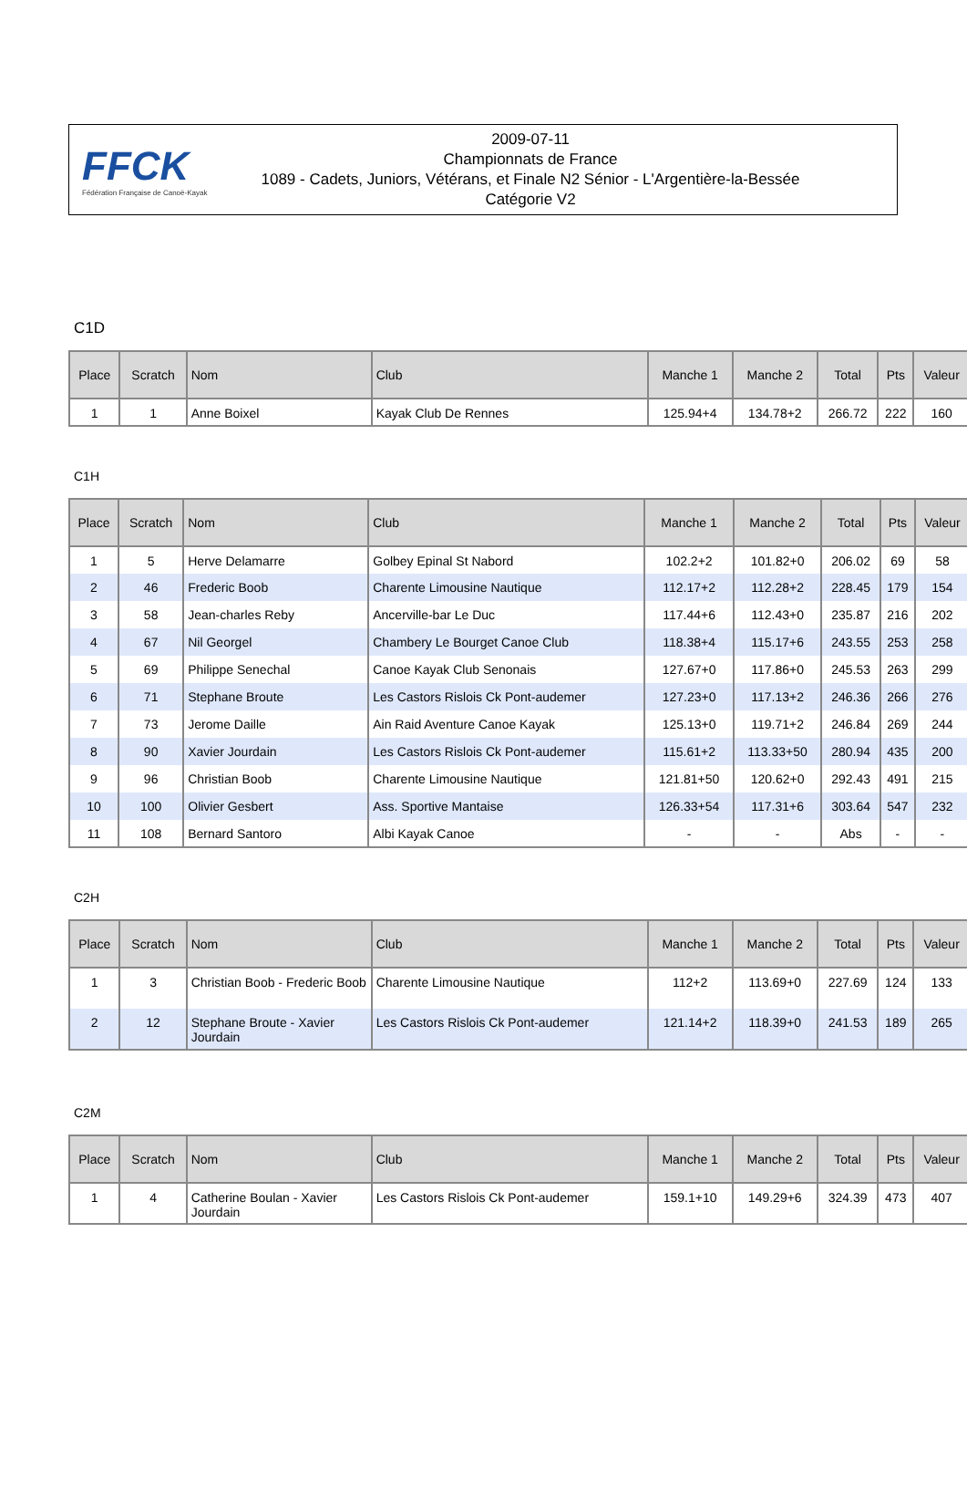FFCK
Fédération Française de Canoë-Kayak
2009-07-11
Championnats de France
1089 - Cadets, Juniors, Vétérans, et Finale N2 Sénior - L'Argentière-la-Bessée
Catégorie V2
C1D
| Place | Scratch | Nom | Club | Manche 1 | Manche 2 | Total | Pts | Valeur |
| --- | --- | --- | --- | --- | --- | --- | --- | --- |
| 1 | 1 | Anne Boixel | Kayak Club De Rennes | 125.94+4 | 134.78+2 | 266.72 | 222 | 160 |
C1H
| Place | Scratch | Nom | Club | Manche 1 | Manche 2 | Total | Pts | Valeur |
| --- | --- | --- | --- | --- | --- | --- | --- | --- |
| 1 | 5 | Herve Delamarre | Golbey Epinal St Nabord | 102.2+2 | 101.82+0 | 206.02 | 69 | 58 |
| 2 | 46 | Frederic Boob | Charente Limousine Nautique | 112.17+2 | 112.28+2 | 228.45 | 179 | 154 |
| 3 | 58 | Jean-charles Reby | Ancerville-bar Le Duc | 117.44+6 | 112.43+0 | 235.87 | 216 | 202 |
| 4 | 67 | Nil Georgel | Chambery Le Bourget Canoe Club | 118.38+4 | 115.17+6 | 243.55 | 253 | 258 |
| 5 | 69 | Philippe Senechal | Canoe Kayak Club Senonais | 127.67+0 | 117.86+0 | 245.53 | 263 | 299 |
| 6 | 71 | Stephane Broute | Les Castors Rislois Ck Pont-audemer | 127.23+0 | 117.13+2 | 246.36 | 266 | 276 |
| 7 | 73 | Jerome Daille | Ain Raid Aventure Canoe Kayak | 125.13+0 | 119.71+2 | 246.84 | 269 | 244 |
| 8 | 90 | Xavier Jourdain | Les Castors Rislois Ck Pont-audemer | 115.61+2 | 113.33+50 | 280.94 | 435 | 200 |
| 9 | 96 | Christian Boob | Charente Limousine Nautique | 121.81+50 | 120.62+0 | 292.43 | 491 | 215 |
| 10 | 100 | Olivier Gesbert | Ass. Sportive Mantaise | 126.33+54 | 117.31+6 | 303.64 | 547 | 232 |
| 11 | 108 | Bernard Santoro | Albi Kayak Canoe | - | - | Abs | - | - |
C2H
| Place | Scratch | Nom | Club | Manche 1 | Manche 2 | Total | Pts | Valeur |
| --- | --- | --- | --- | --- | --- | --- | --- | --- |
| 1 | 3 | Christian Boob - Frederic Boob | Charente Limousine Nautique | 112+2 | 113.69+0 | 227.69 | 124 | 133 |
| 2 | 12 | Stephane Broute - Xavier Jourdain | Les Castors Rislois Ck Pont-audemer | 121.14+2 | 118.39+0 | 241.53 | 189 | 265 |
C2M
| Place | Scratch | Nom | Club | Manche 1 | Manche 2 | Total | Pts | Valeur |
| --- | --- | --- | --- | --- | --- | --- | --- | --- |
| 1 | 4 | Catherine Boulan - Xavier Jourdain | Les Castors Rislois Ck Pont-audemer | 159.1+10 | 149.29+6 | 324.39 | 473 | 407 |